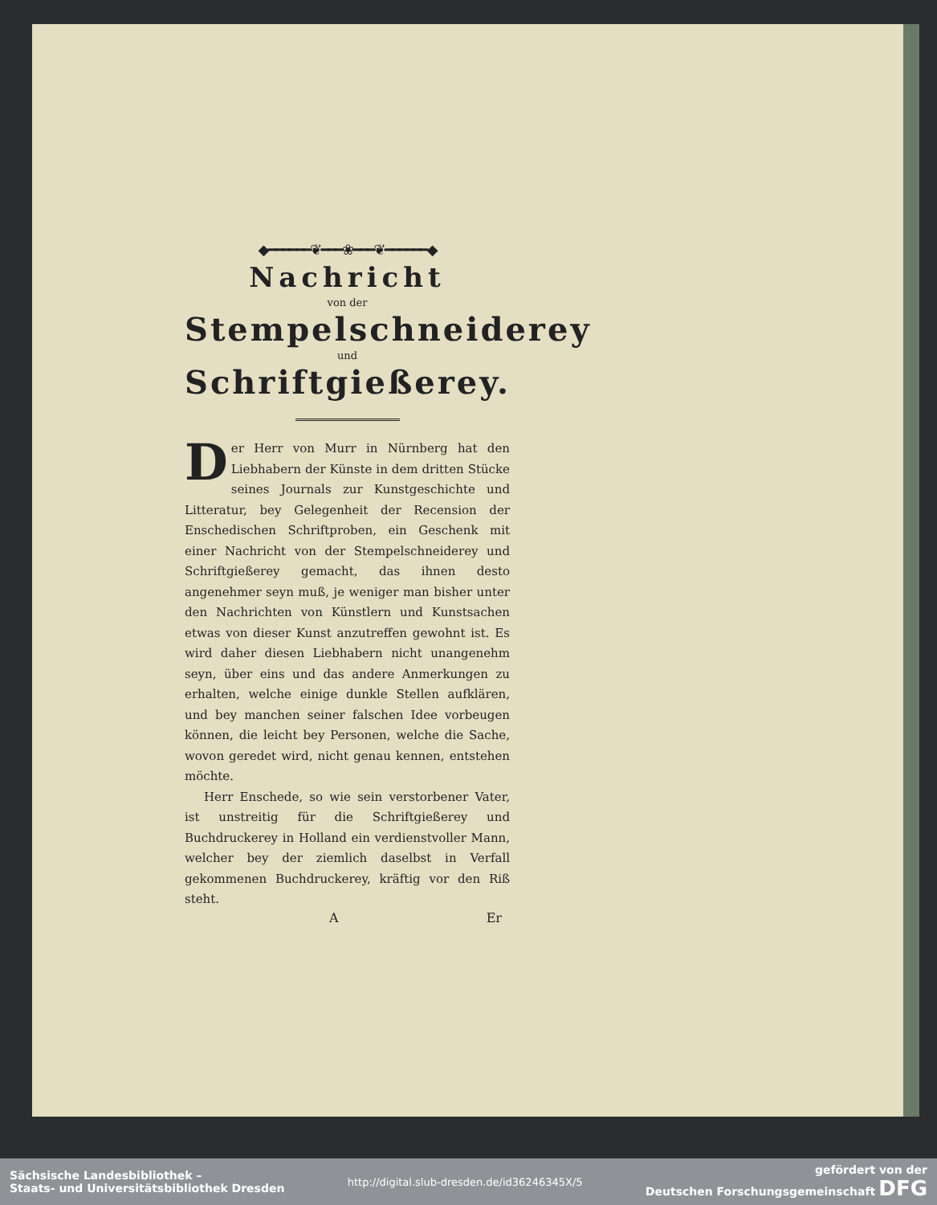◆━━━━━━❦━━━❀━━━❦━━━━━━◆
Nachricht
von der
Stempelschneiderey
und
Schriftgießerey.
Der Herr von Murr in Nürnberg hat den Liebhabern der Künste in dem dritten Stücke seines Journals zur Kunstgeschichte und Litteratur, bey Gelegenheit der Recension der Enschedischen Schriftproben, ein Geschenk mit einer Nachricht von der Stempelschneiderey und Schriftgießerey gemacht, das ihnen desto angenehmer seyn muß, je weniger man bisher unter den Nachrichten von Künstlern und Kunstsachen etwas von dieser Kunst anzutreffen gewohnt ist. Es wird daher diesen Liebhabern nicht unangenehm seyn, über eins und das andere Anmerkungen zu erhalten, welche einige dunkle Stellen aufklären, und bey manchen seiner falschen Idee vorbeugen können, die leicht bey Personen, welche die Sache, wovon geredet wird, nicht genau kennen, entstehen möchte.
Herr Enschede, so wie sein verstorbener Vater, ist unstreitig für die Schriftgießerey und Buchdruckerey in Holland ein verdienstvoller Mann, welcher bey der ziemlich daselbst in Verfall gekommenen Buchdruckerey, kräftig vor den Riß steht.
A Er
Sächsische Landesbibliothek –
Staats- und Universitätsbibliothek Dresden
http://digital.slub-dresden.de/id36246345X/5
gefördert von der
Deutschen Forschungsgemeinschaft DFG